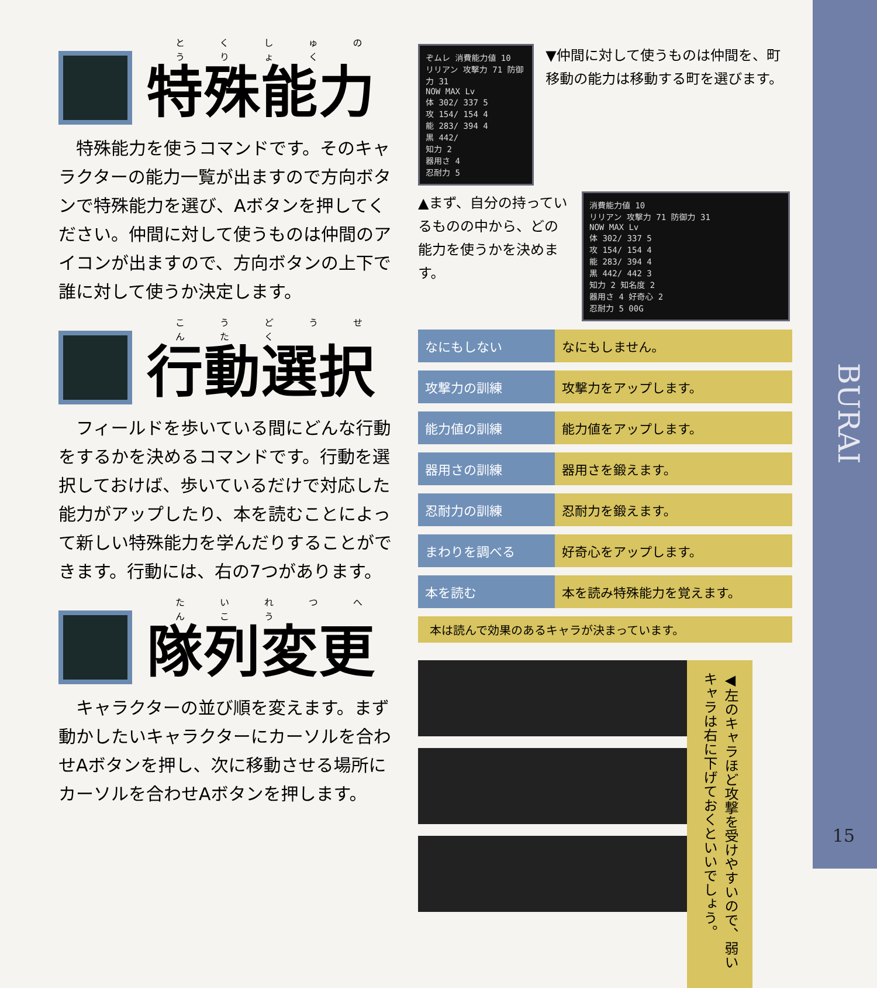とくしゅのうりょく
特殊能力
特殊能力を使うコマンドです。そのキャラクターの能力一覧が出ますので方向ボタンで特殊能力を選び、Aボタンを押してください。仲間に対して使うものは仲間のアイコンが出ますので、方向ボタンの上下で誰に対して使うか決定します。
こうどうせんたく
行動選択
フィールドを歩いている間にどんな行動をするかを決めるコマンドです。行動を選択しておけば、歩いているだけで対応した能力がアップしたり、本を読むことによって新しい特殊能力を学んだりすることができます。行動には、右の7つがあります。
たいれつへんこう
隊列変更
キャラクターの並び順を変えます。まず動かしたいキャラクターにカーソルを合わせAボタンを押し、次に移動させる場所にカーソルを合わせAボタンを押します。
ぞムレ 消費能力値 10
リリアン 攻撃力 71 防御力 31
NOW MAX Lv
体 302/ 337 5
攻 154/ 154 4
能 283/ 394 4
黒 442/
知力 2
器用さ 4
忍耐力 5
▼仲間に対して使うものは仲間を、町移動の能力は移動する町を選びます。
▲まず、自分の持っているものの中から、どの能力を使うかを決めます。
消費能力値 10
リリアン 攻撃力 71 防御力 31
NOW MAX Lv
体 302/ 337 5
攻 154/ 154 4
能 283/ 394 4
黒 442/ 442 3
知力 2 知名度 2
器用さ 4 好奇心 2
忍耐力 5 00G
| なにもしない | なにもしません。 |
| 攻撃力の訓練 | 攻撃力をアップします。 |
| 能力値の訓練 | 能力値をアップします。 |
| 器用さの訓練 | 器用さを鍛えます。 |
| 忍耐力の訓練 | 忍耐力を鍛えます。 |
| まわりを調べる | 好奇心をアップします。 |
| 本を読む | 本を読み特殊能力を覚えます。 |
本は読んで効果のあるキャラが決まっています。
◀左のキャラほど攻撃を受けやすいので、弱いキャラは右に下げておくといいでしょう。
BURAI
15